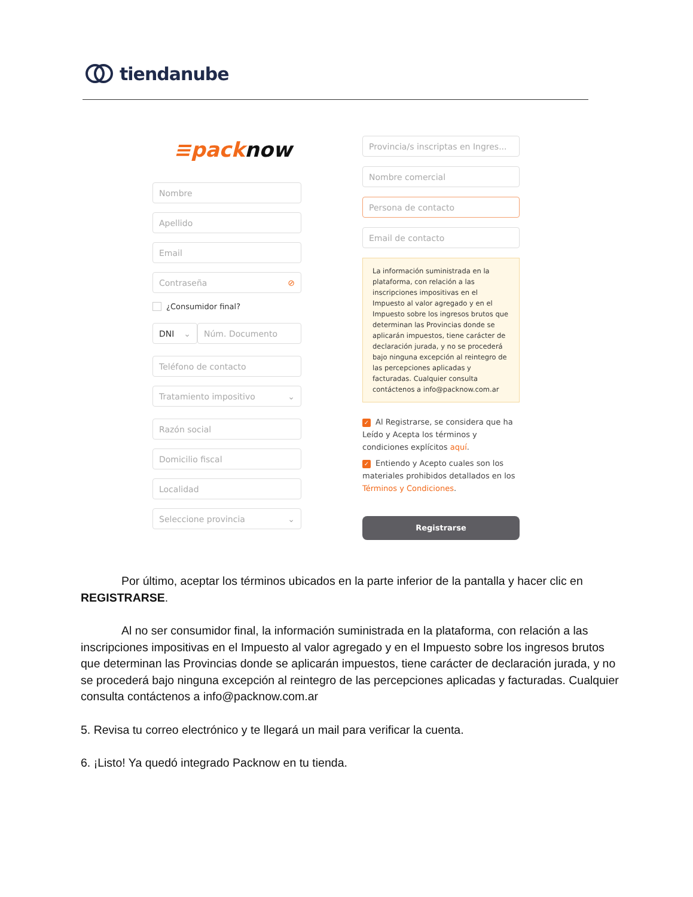tiendanube
≡packnow
Nombre
Apellido
Email
Contraseña ⊘
¿Consumidor final?
DNI ⌄ Núm. Documento
Teléfono de contacto
Tratamiento impositivo ⌄
Razón social
Domicilio fiscal
Localidad
Seleccione provincia ⌄
Provincia/s inscriptas en Ingres...
Nombre comercial
Persona de contacto
Email de contacto
La información suministrada en la plataforma, con relación a las inscripciones impositivas en el Impuesto al valor agregado y en el Impuesto sobre los ingresos brutos que determinan las Provincias donde se aplicarán impuestos, tiene carácter de declaración jurada, y no se procederá bajo ninguna excepción al reintegro de las percepciones aplicadas y facturadas. Cualquier consulta contáctenos a info@packnow.com.ar
✓ Al Registrarse, se considera que ha Leído y Acepta los términos y condiciones explícitos aquí.
✓ Entiendo y Acepto cuales son los materiales prohibidos detallados en los Términos y Condiciones.
Registrarse
Por último, aceptar los términos ubicados en la parte inferior de la pantalla y hacer clic en REGISTRARSE.
Al no ser consumidor final, la información suministrada en la plataforma, con relación a las inscripciones impositivas en el Impuesto al valor agregado y en el Impuesto sobre los ingresos brutos que determinan las Provincias donde se aplicarán impuestos, tiene carácter de declaración jurada, y no se procederá bajo ninguna excepción al reintegro de las percepciones aplicadas y facturadas. Cualquier consulta contáctenos a info@packnow.com.ar
5. Revisa tu correo electrónico y te llegará un mail para verificar la cuenta.
6. ¡Listo! Ya quedó integrado Packnow en tu tienda.